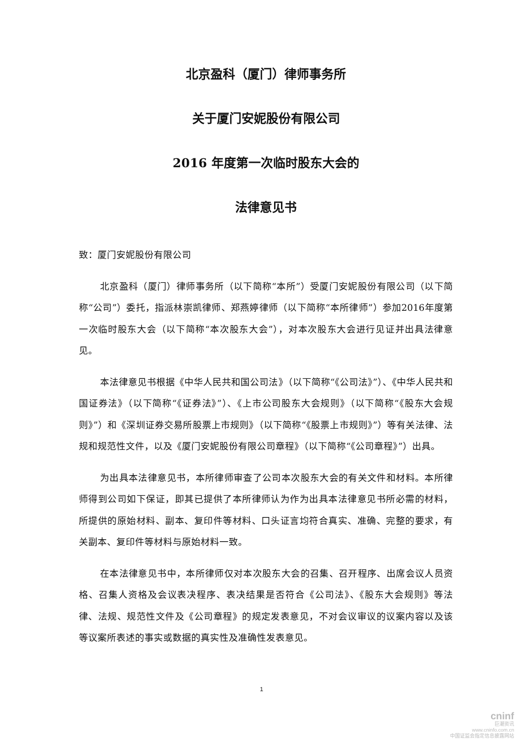北京盈科（厦门）律师事务所
关于厦门安妮股份有限公司
2016 年度第一次临时股东大会的
法律意见书
致：厦门安妮股份有限公司
北京盈科（厦门）律师事务所（以下简称“本所”）受厦门安妮股份有限公司（以下简称“公司”）委托，指派林崇凯律师、郑燕婷律师（以下简称“本所律师”）参加2016年度第一次临时股东大会（以下简称“本次股东大会”），对本次股东大会进行见证并出具法律意见。
本法律意见书根据《中华人民共和国公司法》（以下简称“《公司法》”）、《中华人民共和国证券法》（以下简称“《证券法》”）、《上市公司股东大会规则》（以下简称“《股东大会规则》”）和《深圳证券交易所股票上市规则》（以下简称“《股票上市规则》”）等有关法律、法规和规范性文件，以及《厦门安妮股份有限公司章程》（以下简称“《公司章程》”）出具。
为出具本法律意见书，本所律师审查了公司本次股东大会的有关文件和材料。本所律师得到公司如下保证，即其已提供了本所律师认为作为出具本法律意见书所必需的材料，所提供的原始材料、副本、复印件等材料、口头证言均符合真实、准确、完整的要求，有关副本、复印件等材料与原始材料一致。
在本法律意见书中，本所律师仅对本次股东大会的召集、召开程序、出席会议人员资格、召集人资格及会议表决程序、表决结果是否符合《公司法》、《股东大会规则》等法律、法规、规范性文件及《公司章程》的规定发表意见，不对会议审议的议案内容以及该等议案所表述的事实或数据的真实性及准确性发表意见。
1
cninf
巨潮资讯
www.cninfo.com.cn
中国证监会指定信息披露网站